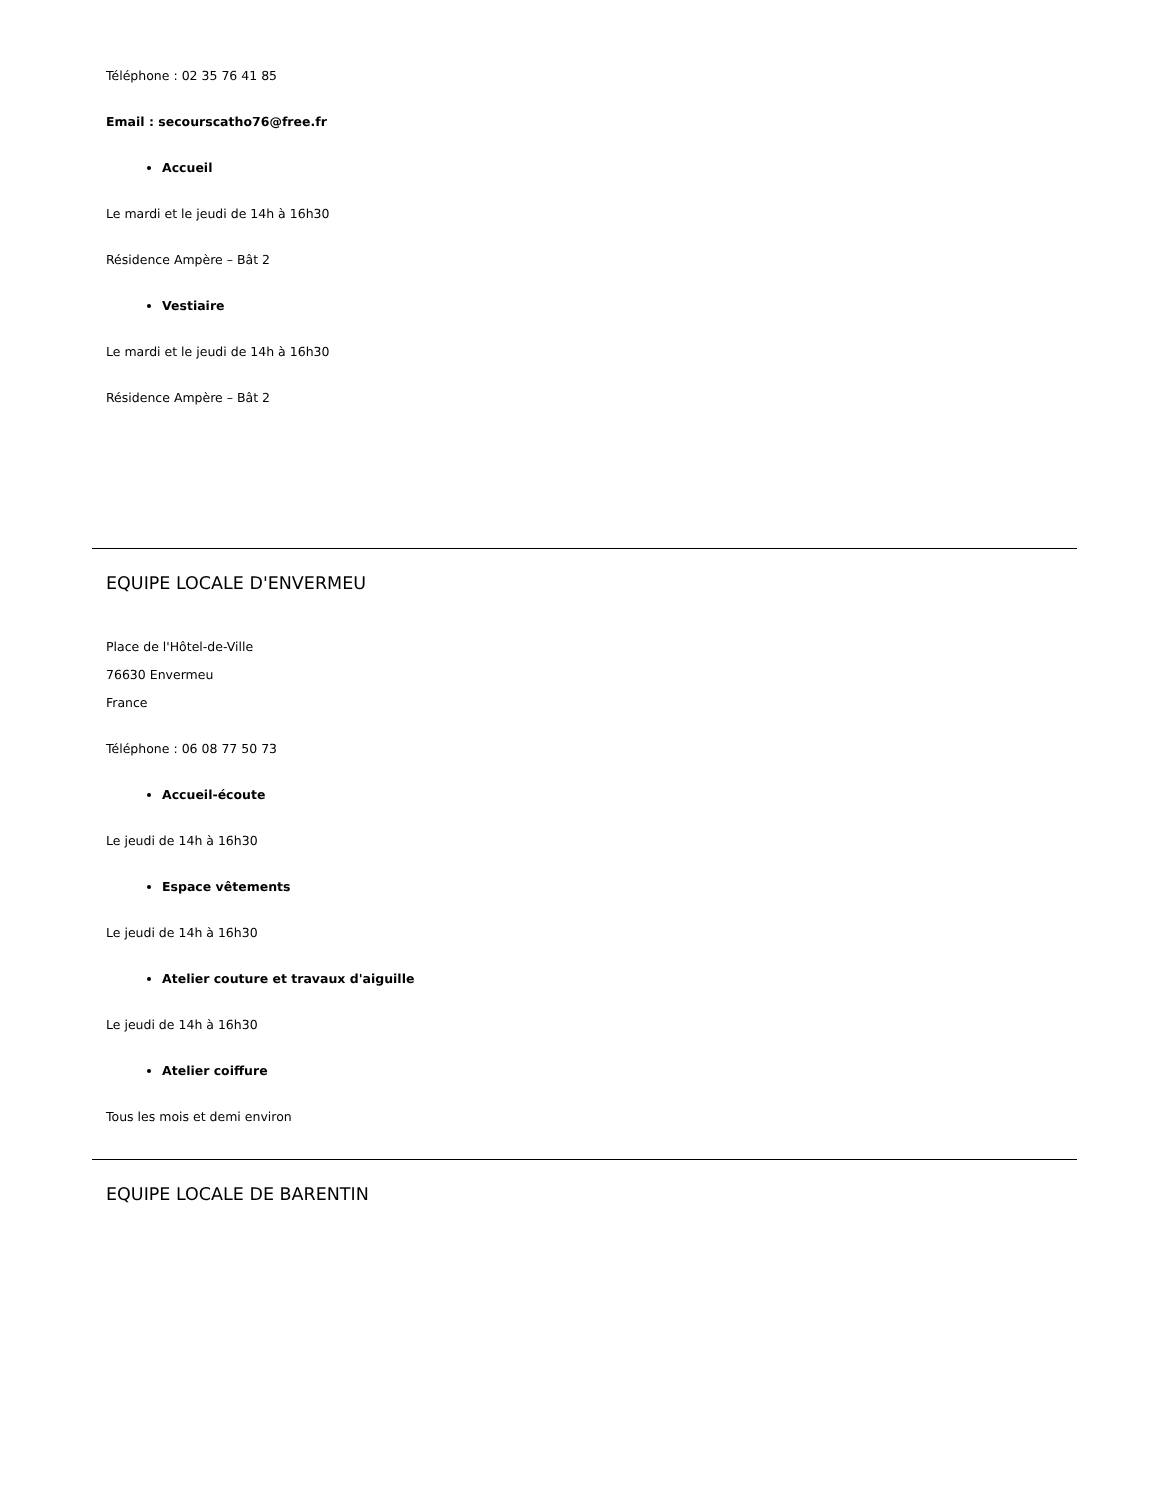Téléphone : 02 35 76 41 85
Email : secourscatho76@free.fr
Accueil
Le mardi et le jeudi de 14h à 16h30
Résidence Ampère – Bât 2
Vestiaire
Le mardi et le jeudi de 14h à 16h30
Résidence Ampère – Bât 2
EQUIPE LOCALE D'ENVERMEU
Place de l'Hôtel-de-Ville
76630 Envermeu
France
Téléphone : 06 08 77 50 73
Accueil-écoute
Le jeudi de 14h à 16h30
Espace vêtements
Le jeudi de 14h à 16h30
Atelier couture et travaux d'aiguille
Le jeudi de 14h à 16h30
Atelier coiffure
Tous les mois et demi environ
EQUIPE LOCALE DE BARENTIN